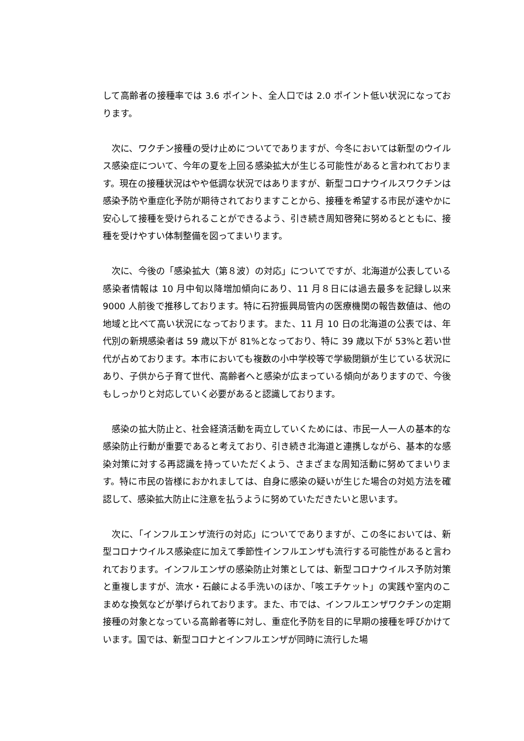して高齢者の接種率では 3.6 ポイント、全人口では 2.0 ポイント低い状況になっております。
　次に、ワクチン接種の受け止めについてでありますが、今冬においては新型のウイルス感染症について、今年の夏を上回る感染拡大が生じる可能性があると言われております。現在の接種状況はやや低調な状況ではありますが、新型コロナウイルスワクチンは感染予防や重症化予防が期待されておりますことから、接種を希望する市民が速やかに安心して接種を受けられることができるよう、引き続き周知啓発に努めるとともに、接種を受けやすい体制整備を図ってまいります。
　次に、今後の「感染拡大（第８波）の対応」についてですが、北海道が公表している感染者情報は 10 月中旬以降増加傾向にあり、11 月８日には過去最多を記録し以来 9000 人前後で推移しております。特に石狩振興局管内の医療機関の報告数値は、他の地域と比べて高い状況になっております。また、11 月 10 日の北海道の公表では、年代別の新規感染者は 59 歳以下が 81%となっており、特に 39 歳以下が 53%と若い世代が占めております。本市においても複数の小中学校等で学級閉鎖が生じている状況にあり、子供から子育て世代、高齢者へと感染が広まっている傾向がありますので、今後もしっかりと対応していく必要があると認識しております。
　感染の拡大防止と、社会経済活動を両立していくためには、市民一人一人の基本的な感染防止行動が重要であると考えており、引き続き北海道と連携しながら、基本的な感染対策に対する再認識を持っていただくよう、さまざまな周知活動に努めてまいります。特に市民の皆様におかれましては、自身に感染の疑いが生じた場合の対処方法を確認して、感染拡大防止に注意を払うように努めていただきたいと思います。
　次に、「インフルエンザ流行の対応」についてでありますが、この冬においては、新型コロナウイルス感染症に加えて季節性インフルエンザも流行する可能性があると言われております。インフルエンザの感染防止対策としては、新型コロナウイルス予防対策と重複しますが、流水・石鹸による手洗いのほか、「咳エチケット」の実践や室内のこまめな換気などが挙げられております。また、市では、インフルエンザワクチンの定期接種の対象となっている高齢者等に対し、重症化予防を目的に早期の接種を呼びかけています。国では、新型コロナとインフルエンザが同時に流行した場